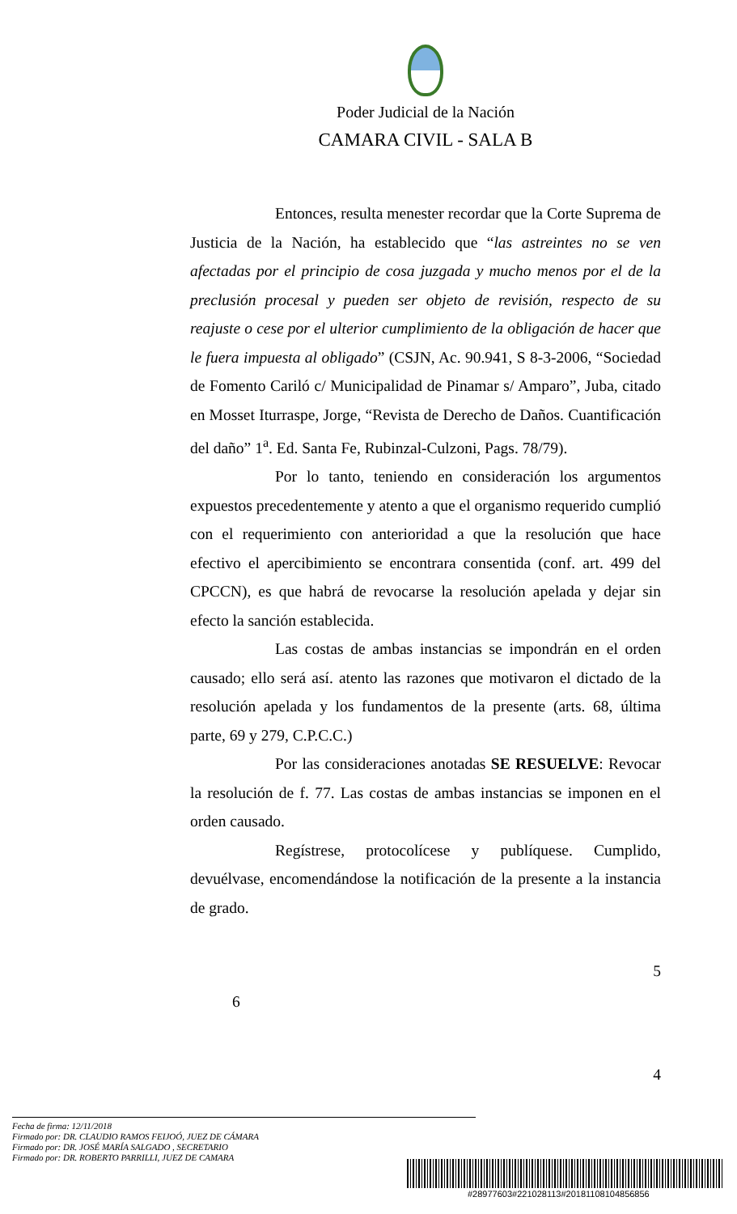Poder Judicial de la Nación
CAMARA CIVIL - SALA B
Entonces, resulta menester recordar que la Corte Suprema de Justicia de la Nación, ha establecido que “las astreintes no se ven afectadas por el principio de cosa juzgada y mucho menos por el de la preclusión procesal y pueden ser objeto de revisión, respecto de su reajuste o cese por el ulterior cumplimiento de la obligación de hacer que le fuera impuesta al obligado” (CSJN, Ac. 90.941, S 8-3-2006, “Sociedad de Fomento Cariló c/ Municipalidad de Pinamar s/ Amparo”, Juba, citado en Mosset Iturraspe, Jorge, “Revista de Derecho de Daños. Cuantificación del daño” 1<sup>a</sup>. Ed. Santa Fe, Rubinzal-Culzoni, Pags. 78/79).
Por lo tanto, teniendo en consideración los argumentos expuestos precedentemente y atento a que el organismo requerido cumplió con el requerimiento con anterioridad a que la resolución que hace efectivo el apercibimiento se encontrara consentida (conf. art. 499 del CPCCN), es que habrá de revocarse la resolución apelada y dejar sin efecto la sanción establecida.
Las costas de ambas instancias se impondrán en el orden causado; ello será así. atento las razones que motivaron el dictado de la resolución apelada y los fundamentos de la presente (arts. 68, última parte, 69 y 279, C.P.C.C.)
Por las consideraciones anotadas SE RESUELVE: Revocar la resolución de f. 77. Las costas de ambas instancias se imponen en el orden causado.
Regístrese, protocolícese y publíquese. Cumplido, devuélvase, encomendándose la notificación de la presente a la instancia de grado.
5
6
4
Fecha de firma: 12/11/2018
Firmado por: DR. CLAUDIO RAMOS FEIJOÓ, JUEZ DE CÁMARA
Firmado por: DR. JOSÉ MARÍA SALGADO , SECRETARIO
Firmado por: DR. ROBERTO PARRILLI, JUEZ DE CAMARA
#28977603#221028113#20181108104856856